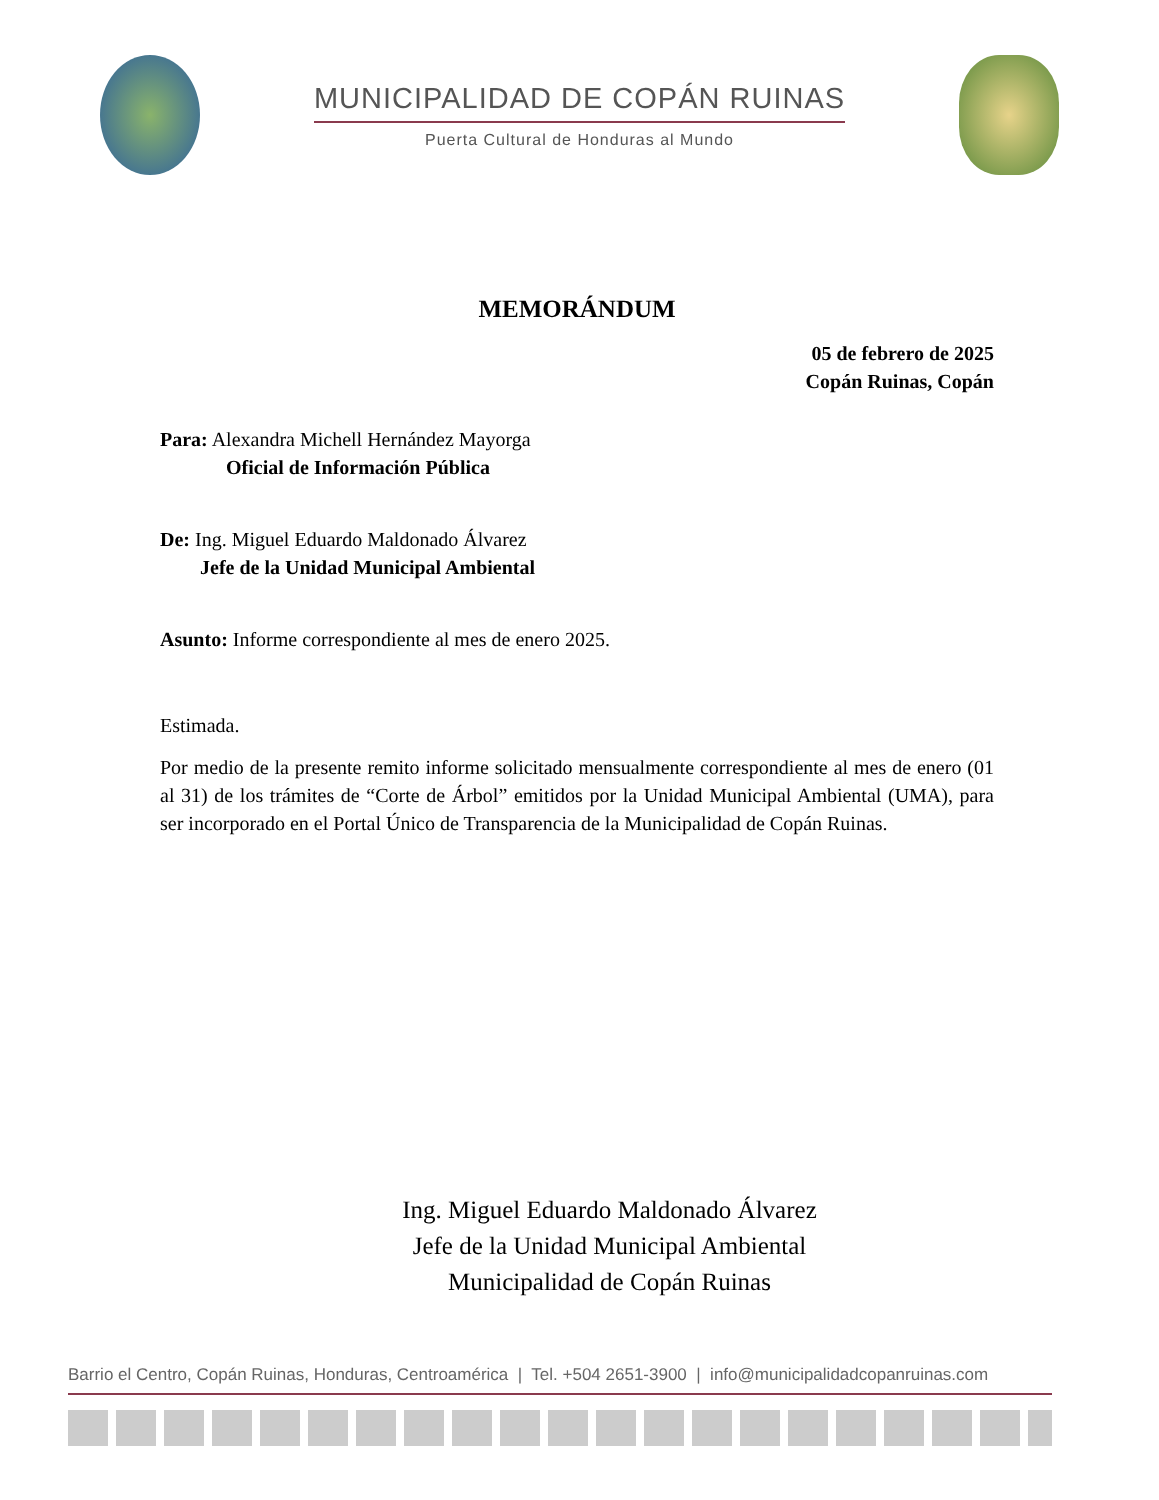MUNICIPALIDAD DE COPÁN RUINAS
Puerta Cultural de Honduras al Mundo
MEMORÁNDUM
05 de febrero de 2025
Copán Ruinas, Copán
Para: Alexandra Michell Hernández Mayorga
Oficial de Información Pública
De: Ing. Miguel Eduardo Maldonado Álvarez
Jefe de la Unidad Municipal Ambiental
Asunto: Informe correspondiente al mes de enero 2025.
Estimada.
Por medio de la presente remito informe solicitado mensualmente correspondiente al mes de enero (01 al 31) de los trámites de “Corte de Árbol” emitidos por la Unidad Municipal Ambiental (UMA), para ser incorporado en el Portal Único de Transparencia de la Municipalidad de Copán Ruinas.
Ing. Miguel Eduardo Maldonado Álvarez
Jefe de la Unidad Municipal Ambiental
Municipalidad de Copán Ruinas
Barrio el Centro, Copán Ruinas, Honduras, Centroamérica | Tel. +504 2651-3900 | info@municipalidadcopanruinas.com